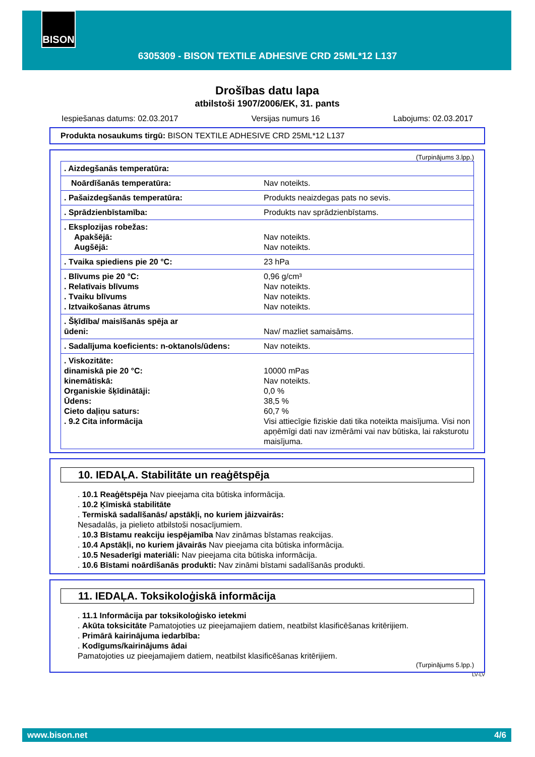BISON
6305309 - BISON TEXTILE ADHESIVE CRD 25ML*12 L137
Drošības datu lapa
atbilstoši 1907/2006/EK, 31. pants
Iespiešanas datums: 02.03.2017 Versijas numurs 16 Labojums: 02.03.2017
Produkta nosaukums tirgū: BISON TEXTILE ADHESIVE CRD 25ML*12 L137
(Turpinājums 3.lpp.)
| . Aizdegšanās temperatūra: | |
| Noārdīšanās temperatūra: | Nav noteikts. |
| . Pašaizdegšanās temperatūra: | Produkts neaizdegas pats no sevis. |
| . Sprādzienbīstamība: | Produkts nav sprādzienbīstams. |
| . Eksplozijas robežas: Apakšējā: Augšējā: | Nav noteikts. Nav noteikts. |
| . Tvaika spiediens pie 20 °C: | 23 hPa |
| . Blīvums pie 20 °C: . Relatīvais blīvums . Tvaiku blīvums . Iztvaikošanas ātrums | 0,96 g/cm³ Nav noteikts. Nav noteikts. Nav noteikts. |
| . Šķīdība/ maisīšanās spēja ar ūdeni: | Nav/ mazliet samaisāms. |
| . Sadalījuma koeficients: n-oktanols/ūdens: | Nav noteikts. |
| . Viskozitāte: dinamiskā pie 20 °C: kinemātiskā: Organiskie šķīdinātāji: Ūdens: Cieto daļiņu saturs: . 9.2 Cita informācija | 10000 mPas Nav noteikts. 0,0 % 38,5 % 60,7 % Visi attiecīgie fiziskie dati tika noteikta maisījuma. Visi non apņēmīgi dati nav izmērāmi vai nav būtiska, lai raksturotu maisījuma. |
10. IEDAĻA. Stabilitāte un reaģētspēja
. 10.1 Reaģētspēja Nav pieejama cita būtiska informācija.
. 10.2 Ķīmiskā stabilitāte
. Termiskā sadalīšanās/ apstākļi, no kuriem jāizvairās:
Nesadalās, ja pielieto atbilstoši nosacījumiem.
. 10.3 Bīstamu reakciju iespējamība Nav zināmas bīstamas reakcijas.
. 10.4 Apstākļi, no kuriem jāvairās Nav pieejama cita būtiska informācija.
. 10.5 Nesaderīgi materiāli: Nav pieejama cita būtiska informācija.
. 10.6 Bīstami noārdīšanās produkti: Nav zināmi bīstami sadalīšanās produkti.
11. IEDAĻA. Toksikoloģiskā informācija
. 11.1 Informācija par toksikoloģisko ietekmi
. Akūta toksicitāte Pamatojoties uz pieejamajiem datiem, neatbilst klasificēšanas kritērijiem.
. Primārā kairinājuma iedarbība:
. Kodīgums/kairinājums ādai
Pamatojoties uz pieejamajiem datiem, neatbilst klasificēšanas kritērijiem.
(Turpinājums 5.lpp.)
LV-LV
www.bison.net 4/6